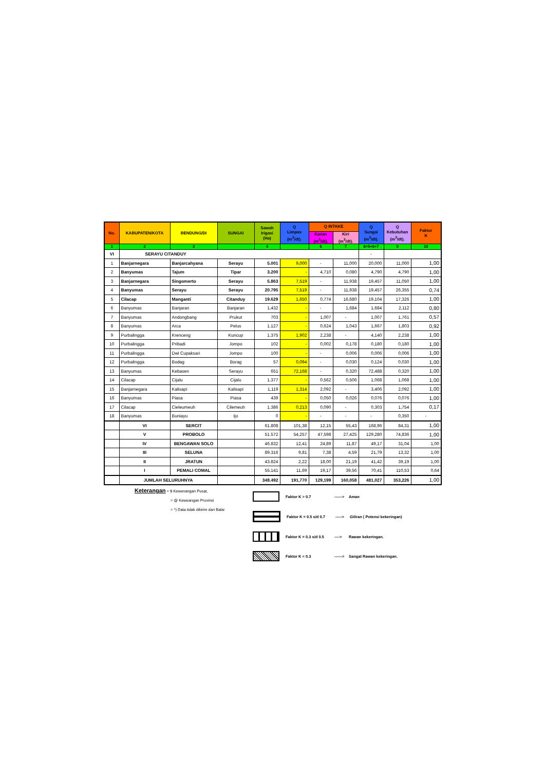| No. | KABUPATEN/KOTA | BENDUNG/DI | SUNGAI | Sawah Irigasi (Ha) | Q Limpas (m<sup>3</sup>/dt). | Q INTAKE | | Q Sungai (m<sup>3</sup>/dt). | Q Kebutuhan (m<sup>3</sup>/dt). | Faktor K |
| --- | --- | --- | --- | --- | --- | --- | --- | --- | --- | --- |
| | | | | | | Kanan (m<sup>3</sup>/dt). | Kiri (m<sup>3</sup>/dt). | | | |
| 1 | 2 | 3 | | 4 | | 6 | 7 | 8=5+6+7 | 9 | 10 |
| VI | SERAYU CITANDUY | | | | | | | - | | |
| 1 | Banjarnegara | Banjarcahyana | Serayu | 5.001 | 9,000 | - | 11,000 | 20,000 | 11,000 | 1,00 |
| 2 | Banyumas | Tajum | Tipar | 3.200 | - | 4,710 | 0,080 | 4,790 | 4,790 | 1,00 |
| 3 | Banjarnegara | Singomerto | Serayu | 5.863 | 7,519 | - | 11,938 | 19,457 | 11,050 | 1,00 |
| 4 | Banyumas | Serayu | Serayu | 20.795 | 7,519 | - | 11,938 | 19,457 | 26,355 | 0,74 |
| 5 | Cilacap | Manganti | Citanduy | 19.629 | 1,650 | 0,774 | 16,680 | 19,104 | 17,326 | 1,00 |
| 6 | Banyumas | Banjaran | Banjaran | 1,432 | - | - | 1,684 | 1,684 | 2,112 | 0,80 |
| 7 | Banyumas | Andongbang | Prukut | 703 | - | 1,007 | - | 1,007 | 1,761 | 0,57 |
| 8 | Banyumas | Arca | Pelus | 1.127 | - | 0,624 | 1,043 | 1,667 | 1,803 | 0,92 |
| 9 | Purbalingga | Krenceng | Kuncup | 1.375 | 1,902 | 2,238 | - | 4,140 | 2,238 | 1,00 |
| 10 | Purbalingga | Pribadi | Jompo | 102 | - | 0,002 | 0,178 | 0,180 | 0,180 | 1,00 |
| 11 | Purbalingga | Dwi Cupaksari | Jompo | 100 | - | - | 0,006 | 0,006 | 0,006 | 1,00 |
| 12 | Purbalingga | Bodag | Borag | 57 | 0,094 | - | 0,030 | 0,124 | 0,030 | 1,00 |
| 13 | Banyumas | Kebasen | Serayu | 651 | 72,168 | - | 0,320 | 72,488 | 0,320 | 1,00 |
| 14 | Cilacap | Cijalu | Cijalu | 1.377 | - | 0,562 | 0,506 | 1,068 | 1,068 | 1,00 |
| 15 | Banjarnegara | Kalisapi | Kalisapi | 1,119 | 1,314 | 2,092 | - | 3,406 | 2,092 | 1,00 |
| 16 | Banyumas | Piasa | Piasa | 439 | - | 0,050 | 0,026 | 0,076 | 0,076 | 1,00 |
| 17 | Cilacap | Cieleumeuh | Cilemeuh | 1.386 | 0,213 | 0,090 | - | 0,303 | 1,754 | 0,17 |
| 18 | Banyumas | Buniayu | Ijo | 0 | - | - | - | - | 0,350 | - |
| | VI | SERCIT | | 61.808 | 101,38 | 12,15 | 55,43 | 168,96 | 84,31 | 1,00 |
| | V | PROBOLO | | 51.572 | 54,257 | 47,598 | 27,425 | 129,280 | 74,836 | 1,00 |
| | IV | BENGAWAN SOLO | | 46.832 | 12,41 | 24,89 | 11,87 | 49,17 | 31,04 | 1,00 |
| | III | SELUNA | | 89.316 | 9,81 | 7,38 | 4,59 | 21,79 | 13,32 | 1,00 |
| | II | JRATUN | | 43.824 | 2,22 | 18,00 | 21,19 | 41,42 | 39,19 | 1,00 |
| | I | PEMALI COMAL | | 55.141 | 11,69 | 19,17 | 39,56 | 70,41 | 110,53 | 0,64 |
| | JUMLAH SELURUHNYA | | | 348.492 | 191,770 | 129,199 | 160,058 | 481,027 | 353,226 | 1,00 |
Keterangan = $ Kewenangan Pusat,
= @ Keweangan Provinsi
= *) Data tidak dikirim dari Balai
Faktor K > 0.7 ------> Aman
Faktor K = 0.5 s/d 0.7 -----> Giliran ( Potensi kekeringan)
Faktor K = 0.3 s/d 0.5 ----> Rawan kekeringan.
Faktor K < 0.3 ------> Sangat Rawan kekeringan.